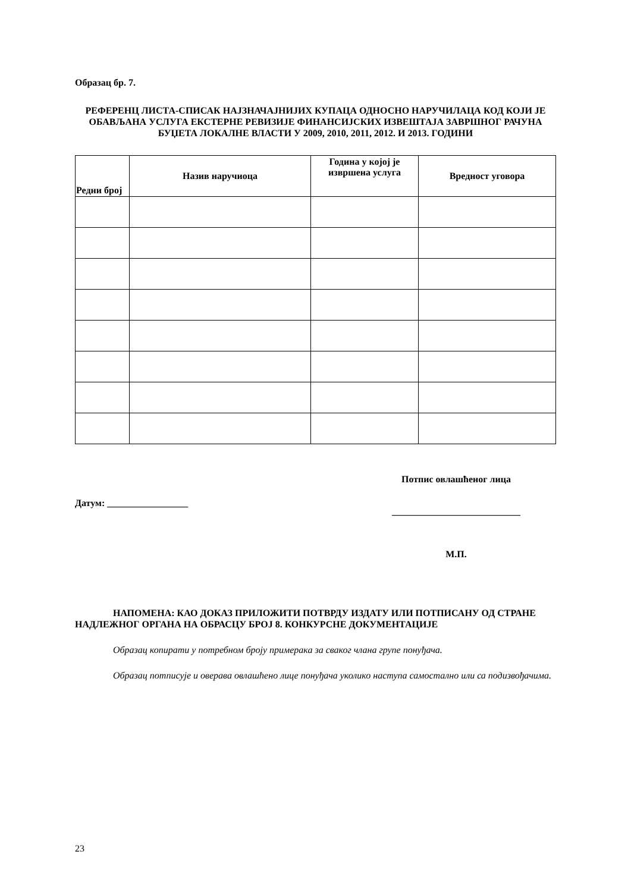Образац бр. 7.
РЕФЕРЕНЦ ЛИСТА-СПИСАК НАЈЗНАЧАЈНИЈИХ КУПАЦА ОДНОСНО НАРУЧИЛАЦА КОД КОЈИ ЈЕ ОБАВЉАНА УСЛУГА ЕКСТЕРНЕ РЕВИЗИЈЕ ФИНАНСИЈСКИХ ИЗВЕШТАЈА ЗАВРШНОГ РАЧУНА БУЏЕТА ЛОКАЛНЕ ВЛАСТИ У 2009, 2010, 2011, 2012. И 2013. ГОДИНИ
| Редни број | Назив наручиоца | Година у којој је извршена услуга | Вредност уговора |
| --- | --- | --- | --- |
Датум: _________________
Потпис овлашћеног лица
___________________________
М.П.
НАПОМЕНА: КАО ДОКАЗ ПРИЛОЖИТИ ПОТВРДУ ИЗДАТУ ИЛИ ПОТПИСАНУ ОД СТРАНЕ НАДЛЕЖНОГ ОРГАНА НА ОБРАСЦУ БРОЈ 8. КОНКУРСНЕ ДОКУМЕНТАЦИЈЕ
Образац копирати у потребном броју примерака за сваког члана групе понуђача.
Образац потписује и оверава овлашћено лице понуђача уколико наступа самостално или са подизвођачима.
23